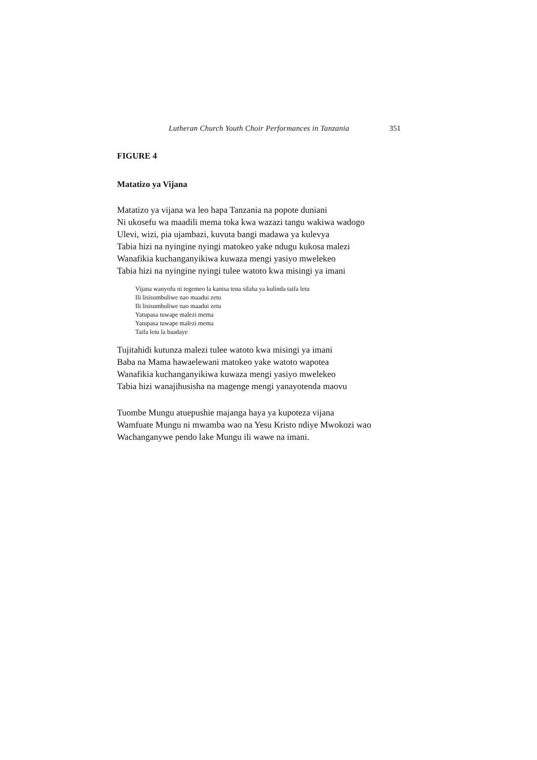Lutheran Church Youth Choir Performances in Tanzania 351
FIGURE 4
Matatizo ya Vijana
Matatizo ya vijana wa leo hapa Tanzania na popote duniani
Ni ukosefu wa maadili mema toka kwa wazazi tangu wakiwa wadogo
Ulevi, wizi, pia ujambazi, kuvuta bangi madawa ya kulevya
Tabia hizi na nyingine nyingi matokeo yake ndugu kukosa malezi
Wanafikia kuchanganyikiwa kuwaza mengi yasiyo mwelekeo
Tabia hizi na nyingine nyingi tulee watoto kwa misingi ya imani
Vijana wanyofu ni tegemeo la kanisa tena silaha ya kulinda taifa letu
Ili lisisumbuliwe nao maadui zetu
Ili lisisumbuliwe nao maadui zetu
Yatupasa tuwape malezi mema
Yatupasa tuwape malezi mema
Taifa letu la baadaye
Tujitahidi kutunza malezi tulee watoto kwa misingi ya imani
Baba na Mama hawaelewani matokeo yake watoto wapotea
Wanafikia kuchanganyikiwa kuwaza mengi yasiyo mwelekeo
Tabia hizi wanajihusisha na magenge mengi yanayotenda maovu
Tuombe Mungu atuepushie majanga haya ya kupoteza vijana
Wamfuate Mungu ni mwamba wao na Yesu Kristo ndiye Mwokozi wao
Wachanganywe pendo lake Mungu ili wawe na imani.